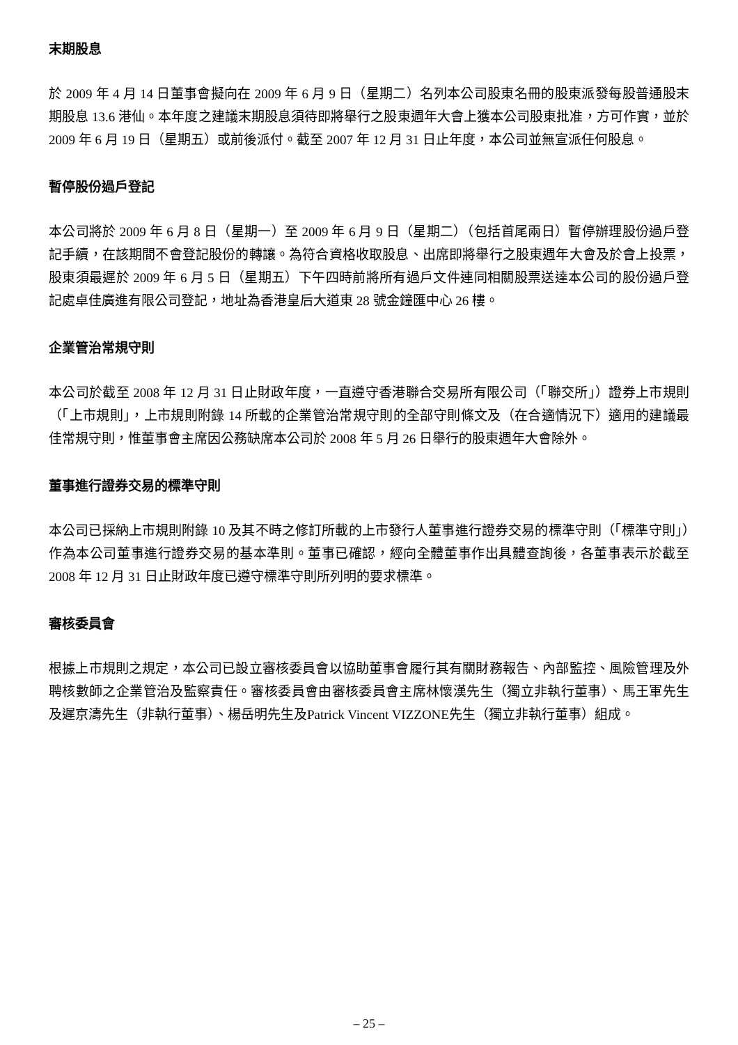末期股息
於 2009 年 4 月 14 日董事會擬向在 2009 年 6 月 9 日（星期二）名列本公司股東名冊的股東派發每股普通股末期股息 13.6 港仙。本年度之建議末期股息須待即將舉行之股東週年大會上獲本公司股東批准，方可作實，並於 2009 年 6 月 19 日（星期五）或前後派付。截至 2007 年 12 月 31 日止年度，本公司並無宣派任何股息。
暫停股份過戶登記
本公司將於 2009 年 6 月 8 日（星期一）至 2009 年 6 月 9 日（星期二）（包括首尾兩日）暫停辦理股份過戶登記手續，在該期間不會登記股份的轉讓。為符合資格收取股息、出席即將舉行之股東週年大會及於會上投票，股東須最遲於 2009 年 6 月 5 日（星期五）下午四時前將所有過戶文件連同相關股票送達本公司的股份過戶登記處卓佳廣進有限公司登記，地址為香港皇后大道東 28 號金鐘匯中心 26 樓。
企業管治常規守則
本公司於截至 2008 年 12 月 31 日止財政年度，一直遵守香港聯合交易所有限公司（「聯交所」）證券上市規則（「上市規則」，上市規則附錄 14 所載的企業管治常規守則的全部守則條文及（在合適情況下）適用的建議最佳常規守則，惟董事會主席因公務缺席本公司於 2008 年 5 月 26 日舉行的股東週年大會除外。
董事進行證券交易的標準守則
本公司已採納上市規則附錄 10 及其不時之修訂所載的上市發行人董事進行證券交易的標準守則（「標準守則」）作為本公司董事進行證券交易的基本準則。董事已確認，經向全體董事作出具體查詢後，各董事表示於截至 2008 年 12 月 31 日止財政年度已遵守標準守則所列明的要求標準。
審核委員會
根據上市規則之規定，本公司已設立審核委員會以協助董事會履行其有關財務報告、內部監控、風險管理及外聘核數師之企業管治及監察責任。審核委員會由審核委員會主席林懷漢先生（獨立非執行董事）、馬王軍先生及遲京濤先生（非執行董事）、楊岳明先生及Patrick Vincent VIZZONE先生（獨立非執行董事）組成。
– 25 –